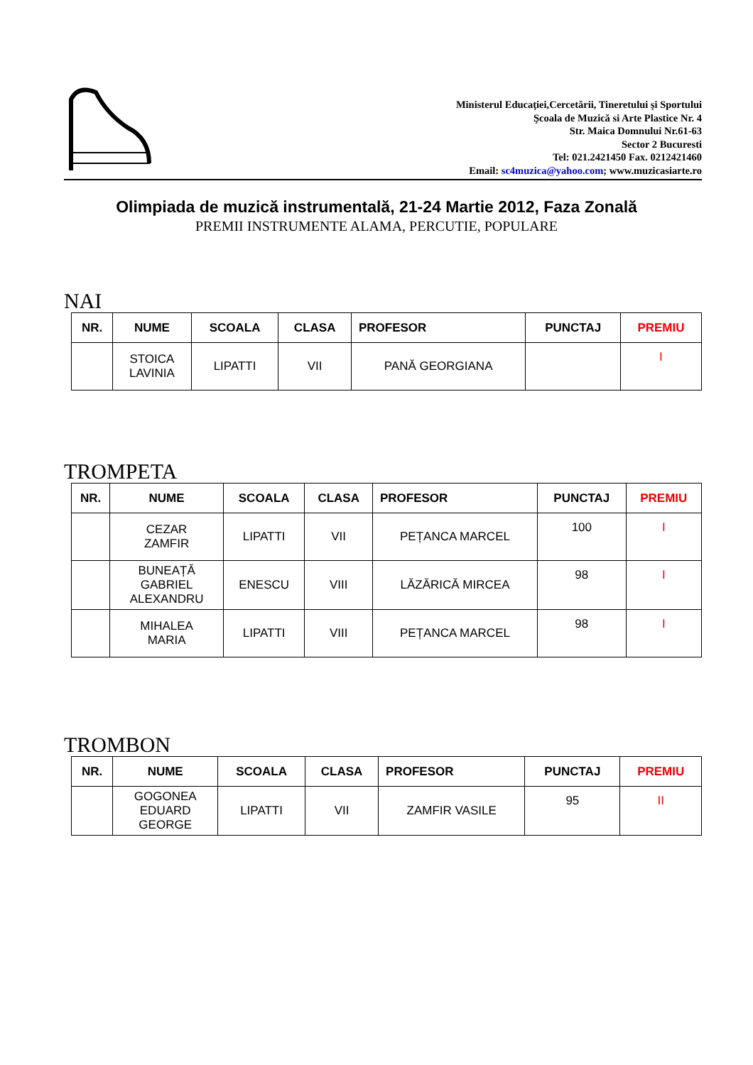Ministerul Educaţiei,Cercetării, Tineretului şi Sportului
Şcoala de Muzică si Arte Plastice Nr. 4
Str. Maica Domnului Nr.61-63
Sector 2 Bucuresti
Tel: 021.2421450 Fax. 0212421460
Email: sc4muzica@yahoo.com; www.muzicasiarte.ro
Olimpiada de muzică instrumentală, 21-24 Martie 2012, Faza Zonală
PREMII INSTRUMENTE ALAMA, PERCUTIE, POPULARE
NAI
| NR. | NUME | SCOALA | CLASA | PROFESOR | PUNCTAJ | PREMIU |
| --- | --- | --- | --- | --- | --- | --- |
| | STOICA LAVINIA | LIPATTI | VII | PANĂ GEORGIANA | | I |
TROMPETA
| NR. | NUME | SCOALA | CLASA | PROFESOR | PUNCTAJ | PREMIU |
| --- | --- | --- | --- | --- | --- | --- |
| | CEZAR ZAMFIR | LIPATTI | VII | PEȚANCA MARCEL | 100 | I |
| | BUNEAȚĂ GABRIEL ALEXANDRU | ENESCU | VIII | LĂZĂRICĂ MIRCEA | 98 | I |
| | MIHALEA MARIA | LIPATTI | VIII | PEȚANCA MARCEL | 98 | I |
TROMBON
| NR. | NUME | SCOALA | CLASA | PROFESOR | PUNCTAJ | PREMIU |
| --- | --- | --- | --- | --- | --- | --- |
| | GOGONEA EDUARD GEORGE | LIPATTI | VII | ZAMFIR VASILE | 95 | II |